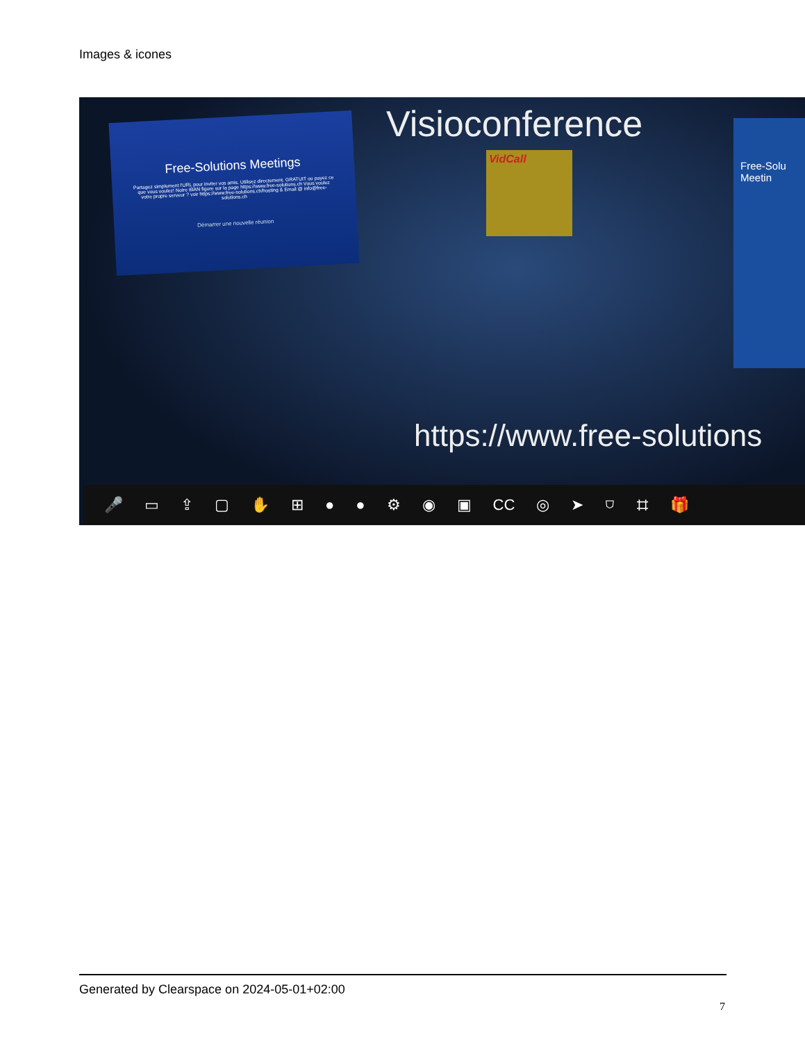Images & icones
Free-Solutions Meetings
Partagez simplement l'URL pour inviter vos amis. Utilisez directement. GRATUIT ou payez ce que vous voulez! Notre IBAN figure sur la page https://www.free-solutions.ch Vous voulez votre propre serveur ? voir https://www.free-solutions.ch/hosting & Email @ info@free-solutions.ch
Démarrer une nouvelle réunion
Visioconference
VidCall
Free-Solu Meetin
https://www.free-solutions
🎤 ▭ ⇪ ▢ ✋ ⊞ ● ● ⚙ ◉ ▣ CC ◎ ➤ ⛉ ⌗ 🎁
Generated by Clearspace on 2024-05-01+02:00
7